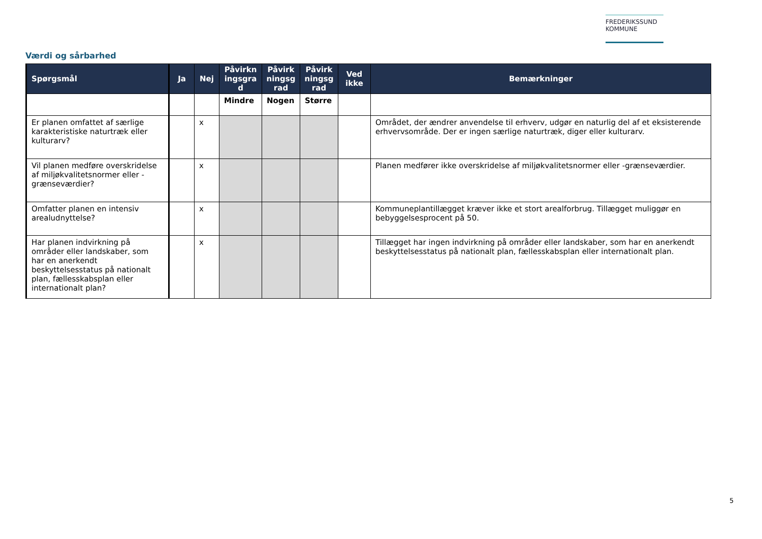FREDERIKSSUND
KOMMUNE
Værdi og sårbarhed
| Spørgsmål | Ja | Nej | Påvirkn ingsgra d | Påvirk ningsg rad | Påvirk ningsg rad | Ved ikke | Bemærkninger |
| --- | --- | --- | --- | --- | --- | --- | --- |
| | | | Mindre | Nogen | Større | | |
| Er planen omfattet af særlige karakteristiske naturtræk eller kulturarv? | | x | | | | | Området, der ændrer anvendelse til erhverv, udgør en naturlig del af et eksisterende erhvervsområde. Der er ingen særlige naturtræk, diger eller kulturarv. |
| Vil planen medføre overskridelse af miljøkvalitetsnormer eller -grænseværdier? | | x | | | | | Planen medfører ikke overskridelse af miljøkvalitetsnormer eller -grænseværdier. |
| Omfatter planen en intensiv arealudnyttelse? | | x | | | | | Kommuneplantillægget kræver ikke et stort arealforbrug. Tillægget muliggør en bebyggelsesprocent på 50. |
| Har planen indvirkning på områder eller landskaber, som har en anerkendt beskyttelsesstatus på nationalt plan, fællesskabsplan eller internationalt plan? | | x | | | | | Tillægget har ingen indvirkning på områder eller landskaber, som har en anerkendt beskyttelsesstatus på nationalt plan, fællesskabsplan eller internationalt plan. |
5